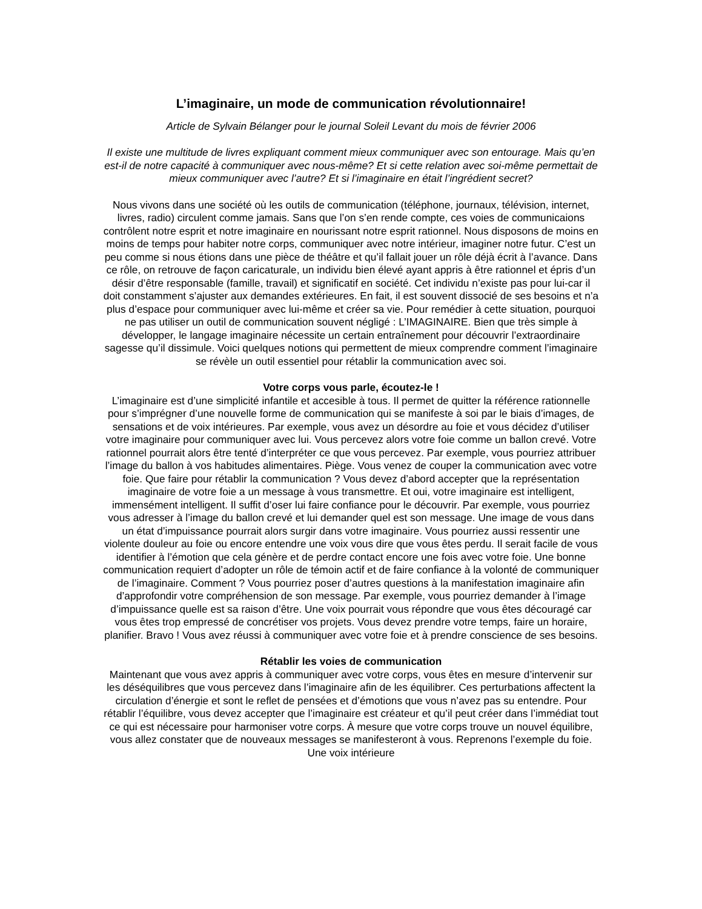L’imaginaire, un mode de communication révolutionnaire!
Article de Sylvain Bélanger pour le journal Soleil Levant du mois de février 2006
Il existe une multitude de livres expliquant comment mieux communiquer avec son entourage. Mais qu’en est-il de notre capacité à communiquer avec nous-même? Et si cette relation avec soi-même permettait de mieux communiquer avec l’autre? Et si l’imaginaire en était l’ingrédient secret?
Nous vivons dans une société où les outils de communication (téléphone, journaux, télévision, internet, livres, radio) circulent comme jamais. Sans que l’on s’en rende compte, ces voies de communicaions contrôlent notre esprit et notre imaginaire en nourissant notre esprit rationnel. Nous disposons de moins en moins de temps pour habiter notre corps, communiquer avec notre intérieur, imaginer notre futur. C’est un peu comme si nous étions dans une pièce de théâtre et qu’il fallait jouer un rôle déjà écrit à l’avance. Dans ce rôle, on retrouve de façon caricaturale, un individu bien élevé ayant appris à être rationnel et épris d’un désir d’être responsable (famille, travail) et significatif en société. Cet individu n’existe pas pour lui-car il doit constamment s’ajuster aux demandes extérieures. En fait, il est souvent dissocié de ses besoins et n’a plus d’espace pour communiquer avec lui-même et créer sa vie. Pour remédier à cette situation, pourquoi ne pas utiliser un outil de communication souvent négligé : L’IMAGINAIRE. Bien que très simple à développer, le langage imaginaire nécessite un certain entraînement pour découvrir l’extraordinaire sagesse qu’il dissimule. Voici quelques notions qui permettent de mieux comprendre comment l’imaginaire se révèle un outil essentiel pour rétablir la communication avec soi.
Votre corps vous parle, écoutez-le !
L’imaginaire est d’une simplicité infantile et accesible à tous. Il permet de quitter la référence rationnelle pour s’imprégner d’une nouvelle forme de communication qui se manifeste à soi par le biais d’images, de sensations et de voix intérieures. Par exemple, vous avez un désordre au foie et vous décidez d’utiliser votre imaginaire pour communiquer avec lui. Vous percevez alors votre foie comme un ballon crevé. Votre rationnel pourrait alors être tenté d’interpréter ce que vous percevez. Par exemple, vous pourriez attribuer l’image du ballon à vos habitudes alimentaires. Piège. Vous venez de couper la communication avec votre foie. Que faire pour rétablir la communication ? Vous devez d’abord accepter que la représentation imaginaire de votre foie a un message à vous transmettre. Et oui, votre imaginaire est intelligent, immensément intelligent. Il suffit d’oser lui faire confiance pour le découvrir. Par exemple, vous pourriez vous adresser à l’image du ballon crevé et lui demander quel est son message. Une image de vous dans un état d’impuissance pourrait alors surgir dans votre imaginaire. Vous pourriez aussi ressentir une violente douleur au foie ou encore entendre une voix vous dire que vous êtes perdu. Il serait facile de vous identifier à l’émotion que cela génère et de perdre contact encore une fois avec votre foie. Une bonne communication requiert d’adopter un rôle de témoin actif et de faire confiance à la volonté de communiquer de l’imaginaire. Comment ? Vous pourriez poser d’autres questions à la manifestation imaginaire afin d’approfondir votre compréhension de son message. Par exemple, vous pourriez demander à l’image d’impuissance quelle est sa raison d’être. Une voix pourrait vous répondre que vous êtes découragé car vous êtes trop empressé de concrétiser vos projets. Vous devez prendre votre temps, faire un horaire, planifier. Bravo ! Vous avez réussi à communiquer avec votre foie et à prendre conscience de ses besoins.
Rétablir les voies de communication
Maintenant que vous avez appris à communiquer avec votre corps, vous êtes en mesure d’intervenir sur les déséquilibres que vous percevez dans l’imaginaire afin de les équilibrer. Ces perturbations affectent la circulation d’énergie et sont le reflet de pensées et d’émotions que vous n’avez pas su entendre. Pour rétablir l’équilibre, vous devez accepter que l’imaginaire est créateur et qu’il peut créer dans l’immédiat tout ce qui est nécessaire pour harmoniser votre corps. À mesure que votre corps trouve un nouvel équilibre, vous allez constater que de nouveaux messages se manifesteront à vous. Reprenons l’exemple du foie. Une voix intérieure